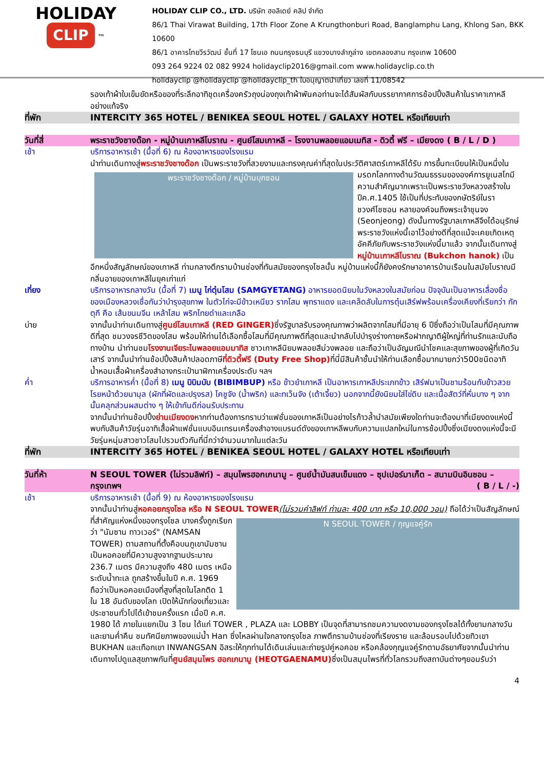HOLIDAY
CLIP ™
HOLIDAY CLIP CO., LTD. บริษัท ฮอลิเดย์ คลิป จำกัด
86/1 Thai Virawat Building, 17th Floor Zone A Krungthonburi Road, Banglamphu Lang, Khlong San, BKK 10600
86/1 อาคารไทยวีรวัฒน์ ชั้นที่ 17 โซนเอ ถนนกรุงธนบุรี แขวงบางลำภูล่าง เขตคลองสาน กรุงเทพ 10600
093 264 9224 02 082 9924 holidayclip2016@gmail.com www.holidayclip.co.th
holidayclip @holidayclip @holidayclip_th ใบอนุญาตนำเที่ยว เลขที่ 11/08542
รองเท้าผ้าใบเข็มขัดหรือของที่ระลึกอาทิชุดเครื่องครัวถุงน่องถุงเท้าผ้าพันคอท่านจะได้สัมผัสกับบรรยากาศการช้อปปิ้งสินค้าในราคาเกาหลีอย่างแท้จริง
ที่พัก INTERCITY 365 HOTEL / BENIKEA SEOUL HOTEL / GALAXY HOTEL หรือเทียบเท่า
วันที่สี่ พระราชวังชางด๊อก - หมู่บ้านเกาหลีโบราณ - ศูนย์โสมเกาหลี – โรงงานพลอยแอมเมทิส - ดิวตี้ ฟรี – เมียงดง ( B / L / D )
เช้า บริการอาหารเช้า (มื้อที่ 6) ณ ห้องอาหารของโรงแรม
นำท่านเดินทางสู่พระราชวังชางด๊อก เป็นพระราชวังที่สวยงามและทรงคุณค่าที่สุดในประวัติศาสตร์เกาหลีได้รับ
พระราชวังชางด๊อก / หมู่บ้านบุกชอน
การขึ้นทะเบียนให้เป็นหนึ่งในมรดกโลกทางด้านวัฒนธรรมขององค์การยูเนสโกมีความสำคัญมากเพราะเป็นพระราชวังหลวงสร้างในปีค.ศ.1405 ใช้เป็นที่ประทับของกษัตริย์ในราชวงศ์โชซอน หลายองค์จนถึงพระเจ้าชุนจง (Seonjeong) ดังนั้นทางรัฐบาลเกาหลีจึงได้อนุรักษ์พระราชวังแห่งนี้เอาไว้อย่างดีที่สุดแม้จะเคยเกิดเหตุอัคคีภัยกับพระราชวังแห่งนี้มาแล้ว จากนั้นเดินทางสู่ หมู่บ้านเกาหลีโบราณ (Bukchon hanok) เป็นอีกหนึ่งสัญลักษณ์ของเกาหลี ท่ามกลางตึกรามบ้านช่องที่ทันสมัยของกรุงโซลนั้น หมู่บ้านแห่งนี้ก็ยังคงรักษาอาคารบ้านเรือนในสมัยโบราณมี กลิ่นอายของเกาหลีในยุคเก่าแก่
เที่ยง บริการอาหารกลางวัน (มื้อที่ 7) เมนู ไก่ตุ๋นโสม (SAMGYETANG) อาหารยอดนิยมในวังหลวงในสมัยก่อน ปัจจุบันเป็นอาหารเลื่องชื่อของเมืองหลวงเชื่อกันว่าบำรุงสุขภาพ ในตัวไก่จะมีข้าวเหนียว รากโสม พุทราแดง และเคล็ดลับในการตุ๋นเสิร์ฟพร้อมเครื่องเคียงที่เรียกว่า กักตุกี คือ เส้นขนมจีน เหล้าโสม พริกไทยดำและเกลือ
บ่าย จากนั้นนำท่านเดินทางสู่ศูนย์โสมเกาหลี (RED GINGER) ซึ่งรัฐบาลรับรองคุณภาพว่าผลิตจากโสมที่มีอายุ 6 ปีซึ่งถือว่าเป็นโสมที่มีคุณภาพดีที่สุด ชมวงจรชีวิตของโสม พร้อมให้ท่านได้เลือกซื้อโสมที่มีคุณภาพดีที่สุดและนำกลับไปบำรุงร่างกายหรือฝากญาติผู้ใหญ่ที่ท่านรักและนับถือทางบ้าน นำท่านชมโรงงานเจียระไนพลอยแอมมาทิส ชาวเกาหลีนิยมพลอยสีม่วงพลอย และถือว่าเป็นอัญมณีนำโชคและสุขภาพของผู้ที่เกิดวันเสาร์ จากนั้นนำท่านช้อปปิ้งสินค้าปลอดภาษีที่ดิวตี้ฟรี (Duty Free Shop) ที่นี่มีสินค้าชั้นนำให้ท่านเลือกซื้อมากมายกว่า500ชนิดอาทิน้ำหอมเสื้อผ้าเครื่องสำอางกระเป๋านาฬิกาเครื่องประดับ ฯลฯ
ค่ำ บริการอาหารค่ำ (มื้อที่ 8) เมนู บิบิมบับ (BIBIMBUP) หรือ ข้าวยำเกาหลี เป็นอาหารเกาหลีประเภทข้าว เสิร์ฟมาเป็นชามร้อนกับข้าวสวย โรยหน้าด้วยนามุล (ผักที่ผัดและปรุงรส) โคชูจัง (น้ำพริก) และทเว็นจัง (เต้าเจี้ยว) นอกจากนี้ยังนิยมใส่ไข่ดิบ และเนื้อสัตว์ที่หั่นบาง ๆ จากนั้นคลุกส่วนผสมต่าง ๆ ให้เข้ากันดีก่อนรับประทาน
จากนั้นนำท่านช้อปปิ้งย่านเมียงดงหากท่านต้องการทราบว่าแฟชั่นของเกาหลีเป็นอย่างไรก้าวล้ำนำสมัยเพียงใดท่านจะต้องมาที่เมียงดงแห่งนี้พบกับสินค้าวัยรุ่นอาทิเสื้อผ้าแฟชั่นแบบอินเทรนเครื่องสำอางแบรนด์ดังของเกาหลีพบกับความแปลกใหม่ในการช้อปปิ้งซึ่งเมียงดงแห่งนี้จะมีวัยรุ่นหนุ่มสาวชาวโสมไปรวมตัวกันที่นี่กว่าจำนวนมากในแต่ละวัน
ที่พัก INTERCITY 365 HOTEL / BENIKEA SEOUL HOTEL / GALAXY HOTEL หรือเทียบเท่า
วันที่ห้า N SEOUL TOWER (ไม่รวมลิฟท์) – สมุนไพรฮอกเกนามู – ศูนย์น้ำมันสนเข็มแดง – ซุปเปอร์มาเก็ต – สนามบินอินชอน – กรุงเทพฯ ( B / L / -)
เช้า บริการอาหารเช้า (มื้อที่ 9) ณ ห้องอาหารของโรงแรม
จากนั้นนำท่านสู่หอคอยกรุงโซล หรือ N SEOUL TOWER(ไม่รวมค่าลิฟท์ ท่านละ 400 บาท หรือ 10,000 วอน)
N SEOUL TOWER / กุญแจคู่รัก
ถือได้ว่าเป็นสัญลักษณ์ที่สำคัญแห่งหนึ่งของกรุงโซล บางครั้งถูกเรียกว่า "นัมซาน ทาวเวอร์" (NAMSAN TOWER) ตามสถานที่ตั้งคือบนภูเขานัมซาน เป็นหอคอยที่มีความสูงจากฐานประมาณ 236.7 เมตร มีความสูงถึง 480 เมตร เหนือระดับน้ำทะเล ถูกสร้างขึ้นในปี ค.ศ. 1969 ถือว่าเป็นหอคอยเมืองที่สูงที่สุดในโลกติด 1 ใน 18 อันดับของโลก เปิดให้นักท่องเที่ยวและประชาชนทั่วไปได้เข้าชมครั้งแรก เมื่อปี ค.ศ. 1980 ได้ ภายในแยกเป็น 3 โซน ได้แก่ TOWER , PLAZA และ LOBBY เป็นจุดที่สามารถชมความงดงามของกรุงโซลได้ทั้งยามกลางวันและยามค่ำคืน ชมทัศนียภาพของแม่น้ำ Han ซึ่งไหลผ่านใจกลางกรุงโซล ภาพตึกรามบ้านช่องที่เรียงราย และล้อมรอบไปด้วยทิวเขา BUKHAN และเทือกเขา INWANGSAN อิสระให้ทุกท่านได้เดินเล่นและถ่ายรูปคู่หอคอย หรือคล้องกุญแจคู่รักตามอัธยาศัยจากนั้นนำท่านเดินทางไปดูแลสุขภาพกันที่ศูนย์สมุนไพร ฮอกเกนามู (HEOTGAENAMU) ซึ่งเป็นสมุนไพรที่ทั่วโลกรวมถึงสถาบันต่างๆยอมรับว่า
4